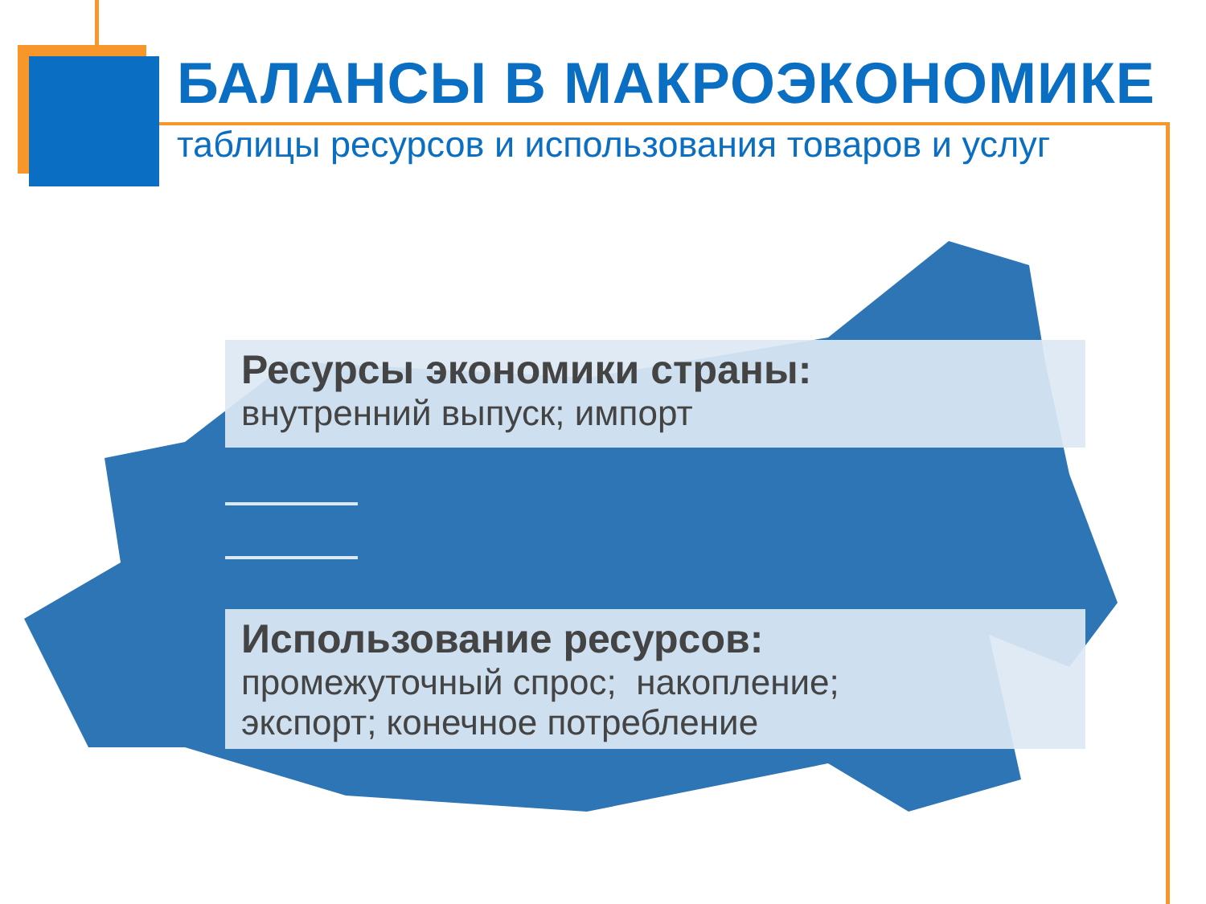БАЛАНСЫ В МАКРОЭКОНОМИКЕ
таблицы ресурсов и использования товаров и услуг
Ресурсы экономики страны:
внутренний выпуск; импорт
Использование ресурсов:
промежуточный спрос; накопление;
экспорт; конечное потребление